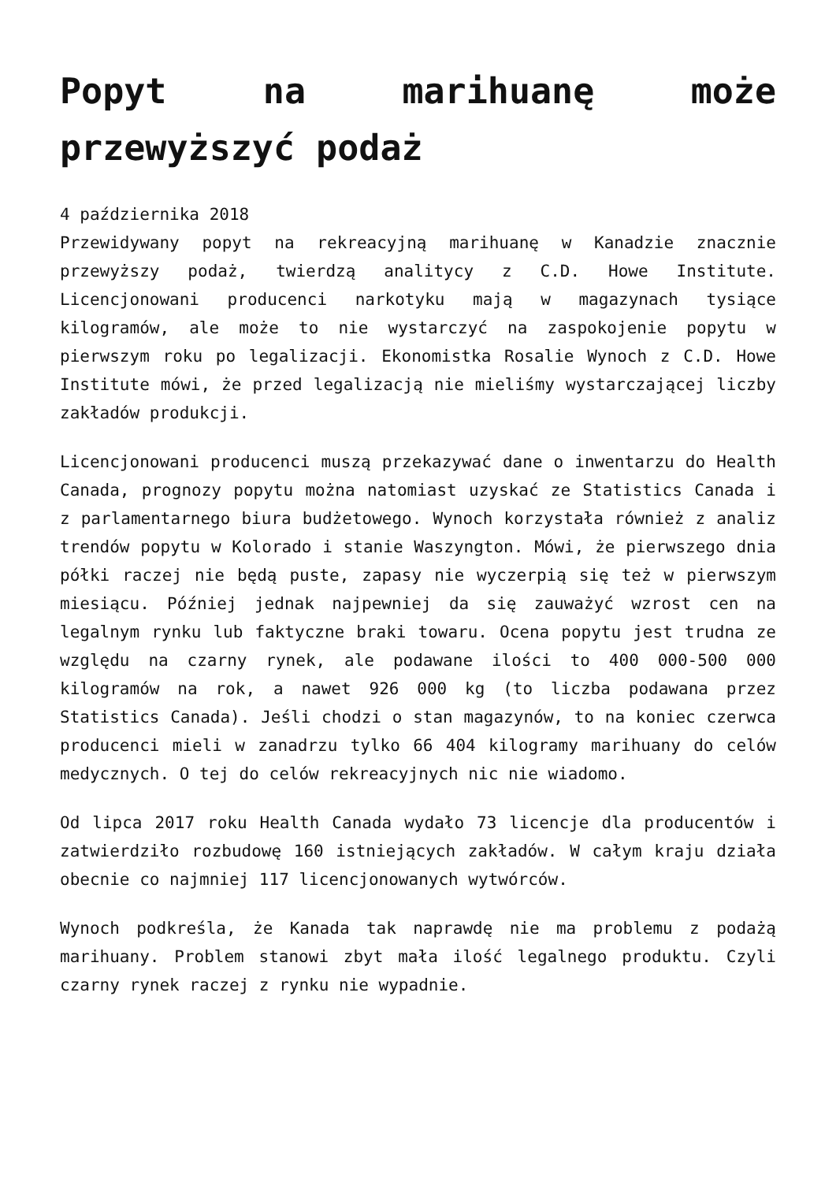Popyt na marihuanę może przewyższyć podaż
4 października 2018
Przewidywany popyt na rekreacyjną marihuanę w Kanadzie znacznie przewyższy podaż, twierdzą analitycy z C.D. Howe Institute. Licencjonowani producenci narkotyku mają w magazynach tysiące kilogramów, ale może to nie wystarczyć na zaspokojenie popytu w pierwszym roku po legalizacji. Ekonomistka Rosalie Wynoch z C.D. Howe Institute mówi, że przed legalizacją nie mieliśmy wystarczającej liczby zakładów produkcji.
Licencjonowani producenci muszą przekazywać dane o inwentarzu do Health Canada, prognozy popytu można natomiast uzyskać ze Statistics Canada i z parlamentarnego biura budżetowego. Wynoch korzystała również z analiz trendów popytu w Kolorado i stanie Waszyngton. Mówi, że pierwszego dnia półki raczej nie będą puste, zapasy nie wyczerpią się też w pierwszym miesiącu. Później jednak najpewniej da się zauważyć wzrost cen na legalnym rynku lub faktyczne braki towaru. Ocena popytu jest trudna ze względu na czarny rynek, ale podawane ilości to 400 000-500 000 kilogramów na rok, a nawet 926 000 kg (to liczba podawana przez Statistics Canada). Jeśli chodzi o stan magazynów, to na koniec czerwca producenci mieli w zanadrzu tylko 66 404 kilogramy marihuany do celów medycznych. O tej do celów rekreacyjnych nic nie wiadomo.
Od lipca 2017 roku Health Canada wydało 73 licencje dla producentów i zatwierdziło rozbudowę 160 istniejących zakładów. W całym kraju działa obecnie co najmniej 117 licencjonowanych wytwórców.
Wynoch podkreśla, że Kanada tak naprawdę nie ma problemu z podażą marihuany. Problem stanowi zbyt mała ilość legalnego produktu. Czyli czarny rynek raczej z rynku nie wypadnie.